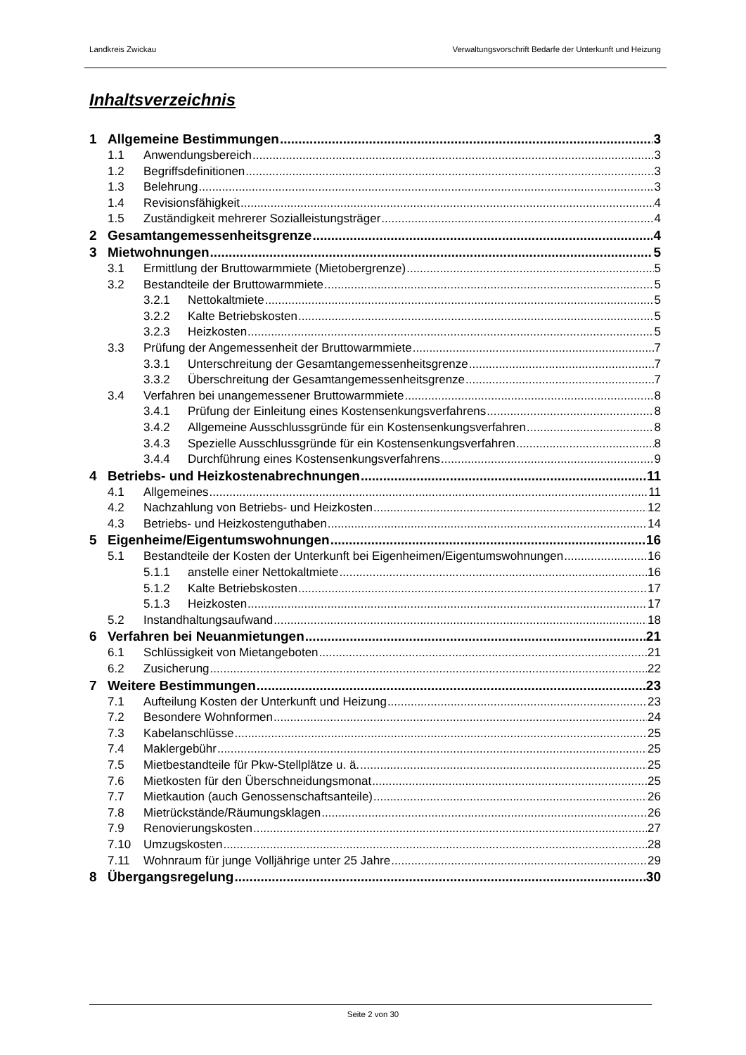Landkreis Zwickau Verwaltungsvorschrift Bedarfe der Unterkunft und Heizung
Inhaltsverzeichnis
1 Allgemeine Bestimmungen 3
1.1 Anwendungsbereich 3
1.2 Begriffsdefinitionen 3
1.3 Belehrung 3
1.4 Revisionsfähigkeit 4
1.5 Zuständigkeit mehrerer Sozialleistungsträger 4
2 Gesamtangemessenheitsgrenze 4
3 Mietwohnungen 5
3.1 Ermittlung der Bruttowarmmiete (Mietobergrenze) 5
3.2 Bestandteile der Bruttowarmmiete 5
3.2.1 Nettokaltmiete 5
3.2.2 Kalte Betriebskosten 5
3.2.3 Heizkosten 5
3.3 Prüfung der Angemessenheit der Bruttowarmmiete 7
3.3.1 Unterschreitung der Gesamtangemessenheitsgrenze 7
3.3.2 Überschreitung der Gesamtangemessenheitsgrenze 7
3.4 Verfahren bei unangemessener Bruttowarmmiete 8
3.4.1 Prüfung der Einleitung eines Kostensenkungsverfahrens 8
3.4.2 Allgemeine Ausschlussgründe für ein Kostensenkungsverfahren 8
3.4.3 Spezielle Ausschlussgründe für ein Kostensenkungsverfahren 8
3.4.4 Durchführung eines Kostensenkungsverfahrens 9
4 Betriebs- und Heizkostenabrechnungen 11
4.1 Allgemeines 11
4.2 Nachzahlung von Betriebs- und Heizkosten 12
4.3 Betriebs- und Heizkostenguthaben 14
5 Eigenheime/Eigentumswohnungen 16
5.1 Bestandteile der Kosten der Unterkunft bei Eigenheimen/Eigentumswohnungen 16
5.1.1 anstelle einer Nettokaltmiete 16
5.1.2 Kalte Betriebskosten 17
5.1.3 Heizkosten 17
5.2 Instandhaltungsaufwand 18
6 Verfahren bei Neuanmietungen 21
6.1 Schlüssigkeit von Mietangeboten 21
6.2 Zusicherung 22
7 Weitere Bestimmungen 23
7.1 Aufteilung Kosten der Unterkunft und Heizung 23
7.2 Besondere Wohnformen 24
7.3 Kabelanschlüsse 25
7.4 Maklergebühr 25
7.5 Mietbestandteile für Pkw-Stellplätze u. ä. 25
7.6 Mietkosten für den Überschneidungsmonat 25
7.7 Mietkaution (auch Genossenschaftsanteile) 26
7.8 Mietrückstände/Räumungsklagen 26
7.9 Renovierungskosten 27
7.10 Umzugskosten 28
7.11 Wohnraum für junge Volljährige unter 25 Jahre 29
8 Übergangsregelung 30
Seite 2 von 30